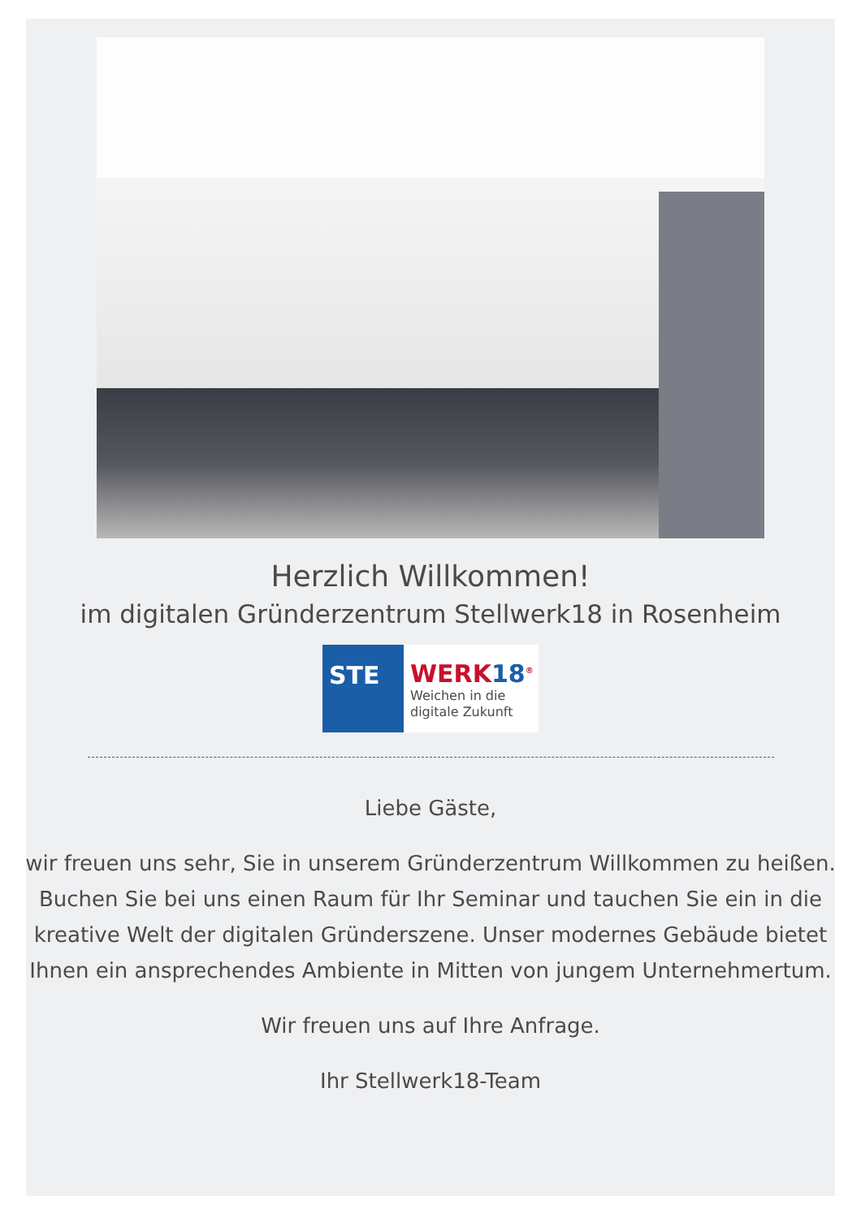Herzlich Willkommen!
im digitalen Gründerzentrum Stellwerk18 in Rosenheim
STE WERK18<sup>®</sup>
Weichen in die
digitale Zukunft
Liebe Gäste,
wir freuen uns sehr, Sie in unserem Gründerzentrum Willkommen zu heißen. Buchen Sie bei uns einen Raum für Ihr Seminar und tauchen Sie ein in die kreative Welt der digitalen Gründerszene. Unser modernes Gebäude bietet Ihnen ein ansprechendes Ambiente in Mitten von jungem Unternehmertum.
Wir freuen uns auf Ihre Anfrage.
Ihr Stellwerk18-Team